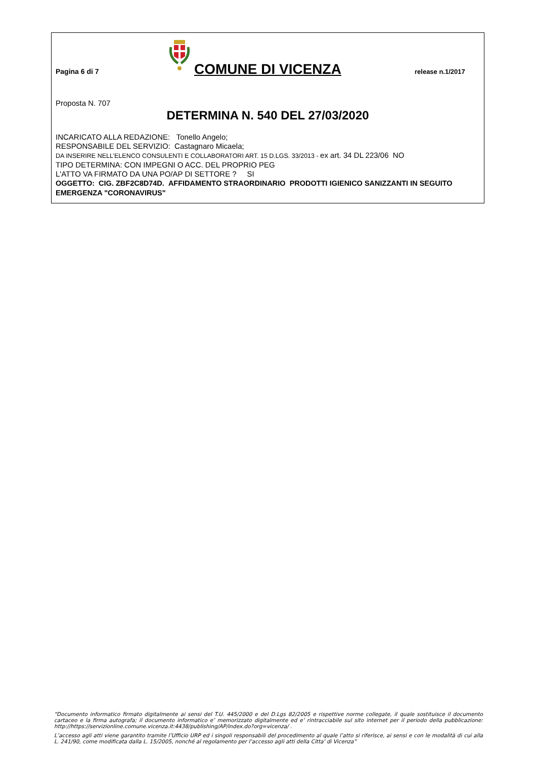Pagina 6 di 7
COMUNE DI VICENZA
release n.1/2017
Proposta N. 707
DETERMINA N. 540 DEL 27/03/2020
INCARICATO ALLA REDAZIONE: Tonello Angelo;
RESPONSABILE DEL SERVIZIO: Castagnaro Micaela;
DA INSERIRE NELL’ELENCO CONSULENTI E COLLABORATORI ART. 15 D.LGS. 33/2013 - ex art. 34 DL 223/06 NO
TIPO DETERMINA: CON IMPEGNI O ACC. DEL PROPRIO PEG
L'ATTO VA FIRMATO DA UNA PO/AP DI SETTORE ? SI
OGGETTO: CIG. ZBF2C8D74D. AFFIDAMENTO STRAORDINARIO PRODOTTI IGIENICO SANIZZANTI IN SEGUITO EMERGENZA "CORONAVIRUS"
“Documento informatico firmato digitalmente ai sensi del T.U. 445/2000 e del D.Lgs 82/2005 e rispettive norme collegate, il quale sostituisce il documento cartaceo e la firma autografa; il documento informatico e’ memorizzato digitalmente ed e’ rintracciabile sul sito internet per il periodo della pubblicazione: http://https://servizionline.comune.vicenza.it:4438/publishing/AP/index.do?org=vicenza/ .
L’accesso agli atti viene garantito tramite l’Ufficio URP ed i singoli responsabili del procedimento al quale l’atto si riferisce, ai sensi e con le modalità di cui alla L. 241/90, come modificata dalla L. 15/2005, nonché al regolamento per l’accesso agli atti della Citta' di Vicenza”